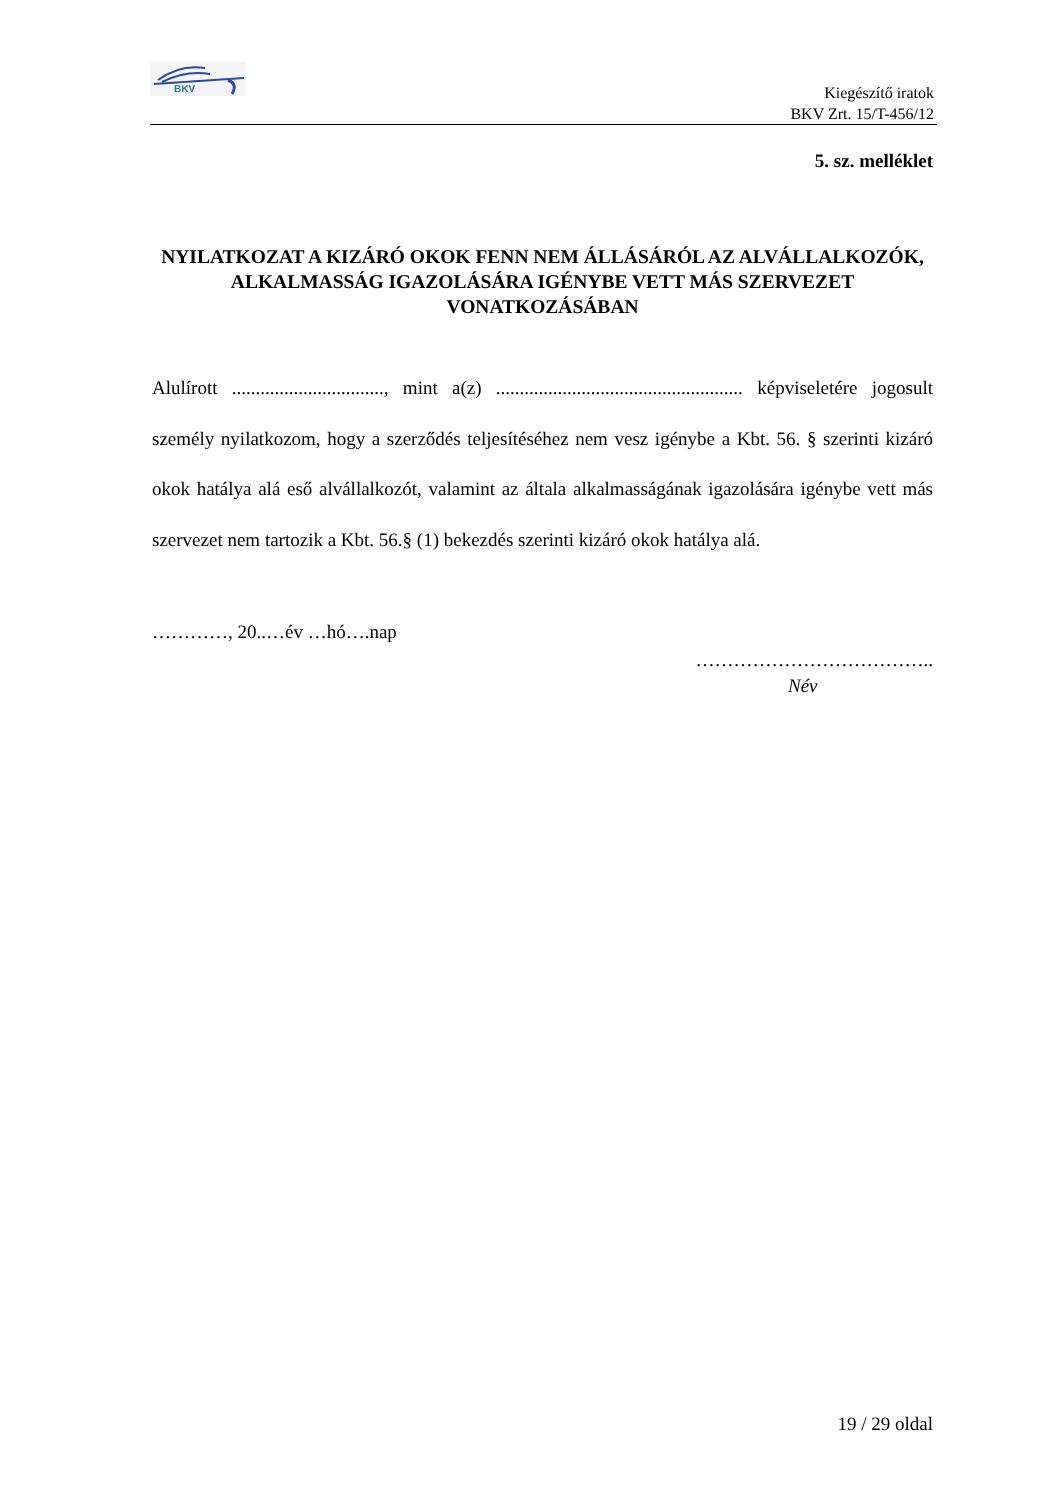BKV
Kiegészítő iratok
BKV Zrt. 15/T-456/12
5. sz. melléklet
NYILATKOZAT A KIZÁRÓ OKOK FENN NEM ÁLLÁSÁRÓL AZ ALVÁLLALKOZÓK, ALKALMASSÁG IGAZOLÁSÁRA IGÉNYBE VETT MÁS SZERVEZET VONATKOZÁSÁBAN
Alulírott ................................, mint a(z) .................................................... képviseletére jogosult személy nyilatkozom, hogy a szerződés teljesítéséhez nem vesz igénybe a Kbt. 56. § szerinti kizáró okok hatálya alá eső alvállalkozót, valamint az általa alkalmasságának igazolására igénybe vett más szervezet nem tartozik a Kbt. 56.§ (1) bekezdés szerinti kizáró okok hatálya alá.
…………, 20..…év …hó….nap
………………………………..
Név
19 / 29 oldal